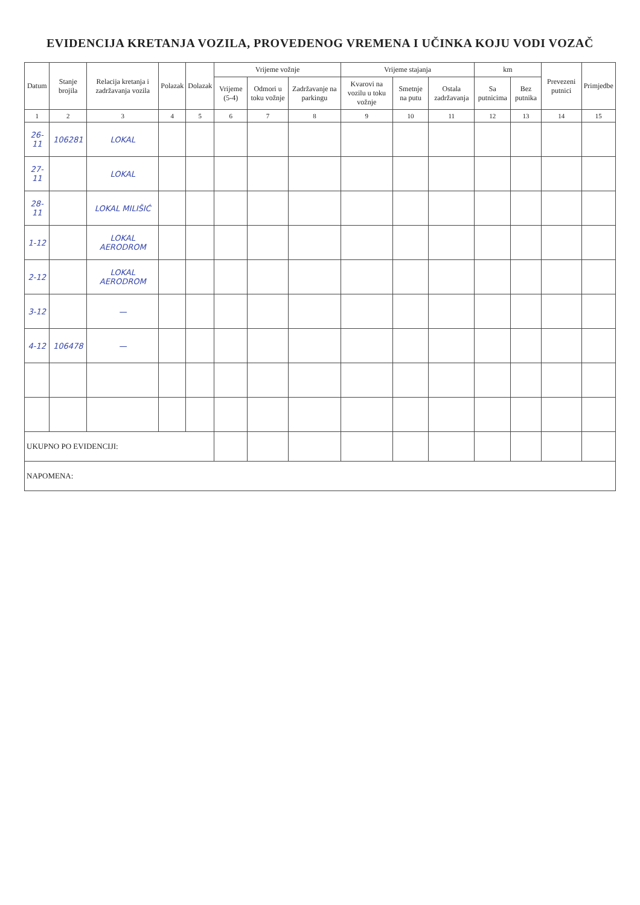EVIDENCIJA KRETANJA VOZILA, PROVEDENOG VREMENA I UČINKA KOJU VODI VOZAČ
| Datum | Stanje brojila | Relacija kretanja i zadržavanja vozila | Polazak | Dolazak | Vrijeme vožnje | | | Vrijeme stajanja | | | km | | Prevezeni putnici | Primjedbe |
| --- | --- | --- | --- | --- | --- | --- | --- | --- | --- | --- | --- | --- | --- | --- |
| | | | | | Vrijeme (5-4) | Odmori u toku vožnje | Zadržavanje na parkingu | Kvarovi na vozilu u toku vožnje | Smetnje na putu | Ostala zadržavanja | Sa putnicima | Bez putnika | | |
| 1 | 2 | 3 | 4 | 5 | 6 | 7 | 8 | 9 | 10 | 11 | 12 | 13 | 14 | 15 |
| 26-11 | 106281 | LOKAL | | | | | | | | | | | | |
| 27-11 | | LOKAL | | | | | | | | | | | | |
| 28-11 | | LOKAL MILIŠIĆ | | | | | | | | | | | | |
| 1-12 | | LOKAL AERODROM | | | | | | | | | | | | |
| 2-12 | | LOKAL AERODROM | | | | | | | | | | | | |
| 3-12 | | — | | | | | | | | | | | | |
| 4-12 | 106478 | — | | | | | | | | | | | | |
| UKUPNO PO EVIDENCIJI: | | | | | | | | | | | | | | |
| NAPOMENA: | | | | | | | | | | | | | | |